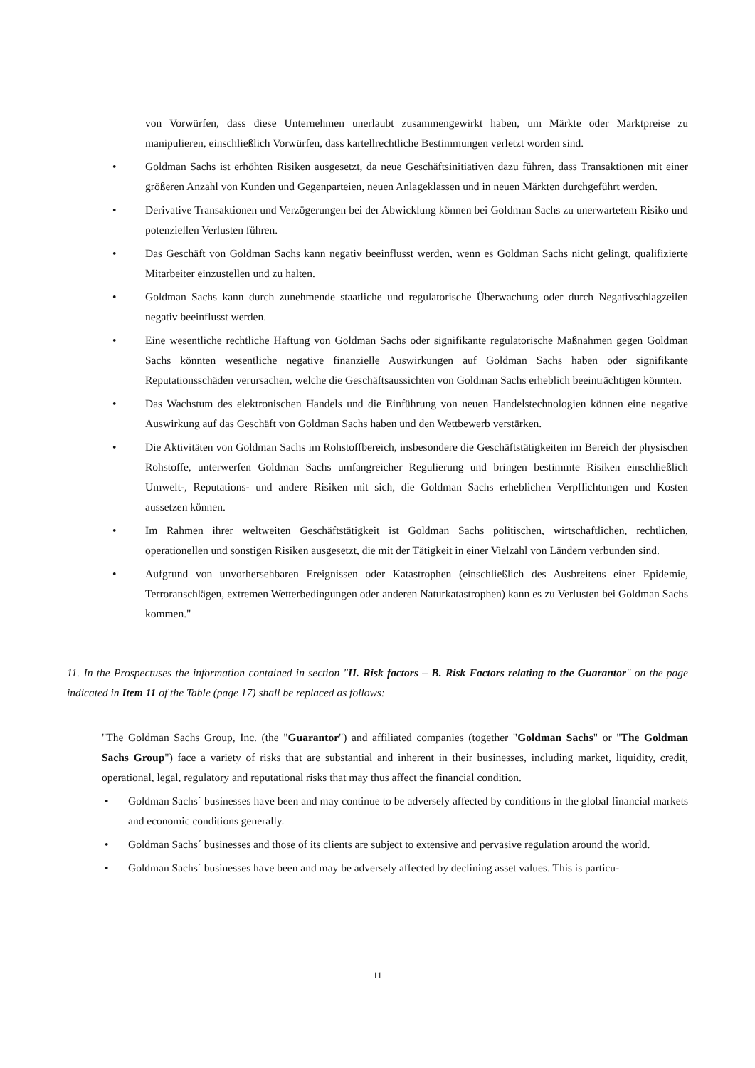von Vorwürfen, dass diese Unternehmen unerlaubt zusammengewirkt haben, um Märkte oder Marktpreise zu manipulieren, einschließlich Vorwürfen, dass kartellrechtliche Bestimmungen verletzt worden sind.
• Goldman Sachs ist erhöhten Risiken ausgesetzt, da neue Geschäftsinitiativen dazu führen, dass Transaktionen mit einer größeren Anzahl von Kunden und Gegenparteien, neuen Anlageklassen und in neuen Märkten durchgeführt werden.
• Derivative Transaktionen und Verzögerungen bei der Abwicklung können bei Goldman Sachs zu unerwartetem Risiko und potenziellen Verlusten führen.
• Das Geschäft von Goldman Sachs kann negativ beeinflusst werden, wenn es Goldman Sachs nicht gelingt, qualifizierte Mitarbeiter einzustellen und zu halten.
• Goldman Sachs kann durch zunehmende staatliche und regulatorische Überwachung oder durch Negativschlagzeilen negativ beeinflusst werden.
• Eine wesentliche rechtliche Haftung von Goldman Sachs oder signifikante regulatorische Maßnahmen gegen Goldman Sachs könnten wesentliche negative finanzielle Auswirkungen auf Goldman Sachs haben oder signifikante Reputationsschäden verursachen, welche die Geschäftsaussichten von Goldman Sachs erheblich beeinträchtigen könnten.
• Das Wachstum des elektronischen Handels und die Einführung von neuen Handelstechnologien können eine negative Auswirkung auf das Geschäft von Goldman Sachs haben und den Wettbewerb verstärken.
• Die Aktivitäten von Goldman Sachs im Rohstoffbereich, insbesondere die Geschäftstätigkeiten im Bereich der physischen Rohstoffe, unterwerfen Goldman Sachs umfangreicher Regulierung und bringen bestimmte Risiken einschließlich Umwelt-, Reputations- und andere Risiken mit sich, die Goldman Sachs erheblichen Verpflichtungen und Kosten aussetzen können.
• Im Rahmen ihrer weltweiten Geschäftstätigkeit ist Goldman Sachs politischen, wirtschaftlichen, rechtlichen, operationellen und sonstigen Risiken ausgesetzt, die mit der Tätigkeit in einer Vielzahl von Ländern verbunden sind.
• Aufgrund von unvorhersehbaren Ereignissen oder Katastrophen (einschließlich des Ausbreitens einer Epidemie, Terroranschlägen, extremen Wetterbedingungen oder anderen Naturkatastrophen) kann es zu Verlusten bei Goldman Sachs kommen."
11. In the Prospectuses the information contained in section "II. Risk factors – B. Risk Factors relating to the Guarantor" on the page indicated in Item 11 of the Table (page 17) shall be replaced as follows:
"The Goldman Sachs Group, Inc. (the "Guarantor") and affiliated companies (together "Goldman Sachs" or "The Goldman Sachs Group") face a variety of risks that are substantial and inherent in their businesses, including market, liquidity, credit, operational, legal, regulatory and reputational risks that may thus affect the financial condition.
• Goldman Sachs´ businesses have been and may continue to be adversely affected by conditions in the global financial markets and economic conditions generally.
• Goldman Sachs´ businesses and those of its clients are subject to extensive and pervasive regulation around the world.
• Goldman Sachs´ businesses have been and may be adversely affected by declining asset values. This is particu-
11